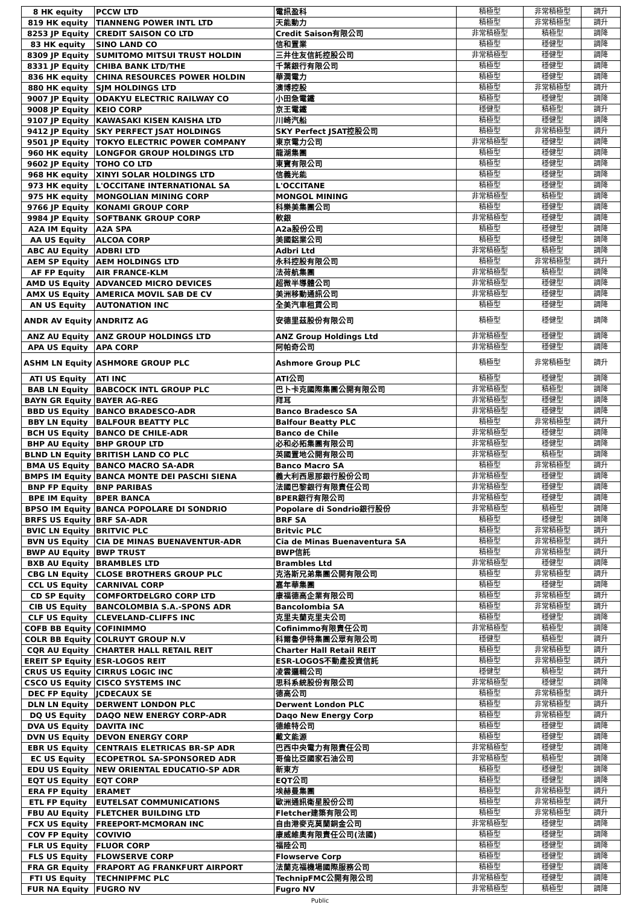| 8 HK equity | PCCW LTD | 電訊盈科 | 積極型 | 非常積極型 | 調升 |
| 819 HK equity | TIANNENG POWER INTL LTD | 天能動力 | 積極型 | 非常積極型 | 調升 |
| 8253 JP Equity | CREDIT SAISON CO LTD | Credit Saison有限公司 | 非常積極型 | 積極型 | 調降 |
| 83 HK equity | SINO LAND CO | 信和置業 | 積極型 | 穩健型 | 調降 |
| 8309 JP Equity | SUMITOMO MITSUI TRUST HOLDIN | 三井住友信託控股公司 | 非常積極型 | 穩健型 | 調降 |
| 8331 JP Equity | CHIBA BANK LTD/THE | 千葉銀行有限公司 | 積極型 | 穩健型 | 調降 |
| 836 HK equity | CHINA RESOURCES POWER HOLDIN | 華潤電力 | 積極型 | 穩健型 | 調降 |
| 880 HK equity | SJM HOLDINGS LTD | 澳博控股 | 積極型 | 非常積極型 | 調升 |
| 9007 JP Equity | ODAKYU ELECTRIC RAILWAY CO | 小田急電鐵 | 積極型 | 穩健型 | 調降 |
| 9008 JP Equity | KEIO CORP | 京王電鐵 | 穩健型 | 積極型 | 調升 |
| 9107 JP Equity | KAWASAKI KISEN KAISHA LTD | 川崎汽船 | 積極型 | 穩健型 | 調降 |
| 9412 JP Equity | SKY PERFECT JSAT HOLDINGS | SKY Perfect JSAT控股公司 | 積極型 | 非常積極型 | 調升 |
| 9501 JP Equity | TOKYO ELECTRIC POWER COMPANY | 東京電力公司 | 非常積極型 | 穩健型 | 調降 |
| 960 HK equity | LONGFOR GROUP HOLDINGS LTD | 龍湖集團 | 積極型 | 穩健型 | 調降 |
| 9602 JP Equity | TOHO CO LTD | 東寶有限公司 | 積極型 | 穩健型 | 調降 |
| 968 HK equity | XINYI SOLAR HOLDINGS LTD | 信義光能 | 積極型 | 穩健型 | 調降 |
| 973 HK equity | L'OCCITANE INTERNATIONAL SA | L'OCCITANE | 積極型 | 穩健型 | 調降 |
| 975 HK equity | MONGOLIAN MINING CORP | MONGOL MINING | 非常積極型 | 積極型 | 調降 |
| 9766 JP Equity | KONAMI GROUP CORP | 科樂美集團公司 | 積極型 | 穩健型 | 調降 |
| 9984 JP Equity | SOFTBANK GROUP CORP | 軟銀 | 非常積極型 | 穩健型 | 調降 |
| A2A IM Equity | A2A SPA | A2a股份公司 | 積極型 | 穩健型 | 調降 |
| AA US Equity | ALCOA CORP | 美國鋁業公司 | 積極型 | 穩健型 | 調降 |
| ABC AU Equity | ADBRI LTD | Adbri Ltd | 非常積極型 | 積極型 | 調降 |
| AEM SP Equity | AEM HOLDINGS LTD | 永科控股有限公司 | 積極型 | 非常積極型 | 調升 |
| AF FP Equity | AIR FRANCE-KLM | 法荷航集團 | 非常積極型 | 積極型 | 調降 |
| AMD US Equity | ADVANCED MICRO DEVICES | 超微半導體公司 | 非常積極型 | 穩健型 | 調降 |
| AMX US Equity | AMERICA MOVIL SAB DE CV | 美洲移動通訊公司 | 非常積極型 | 穩健型 | 調降 |
| AN US Equity | AUTONATION INC | 全美汽車租賃公司 | 積極型 | 穩健型 | 調降 |
| ANDR AV Equity | ANDRITZ AG | 安德里茲股份有限公司 | 積極型 | 穩健型 | 調降 |
| ANZ AU Equity | ANZ GROUP HOLDINGS LTD | ANZ Group Holdings Ltd | 非常積極型 | 穩健型 | 調降 |
| APA US Equity | APA CORP | 阿帕奇公司 | 非常積極型 | 穩健型 | 調降 |
| ASHM LN Equity | ASHMORE GROUP PLC | Ashmore Group PLC | 積極型 | 非常積極型 | 調升 |
| ATI US Equity | ATI INC | ATI公司 | 積極型 | 穩健型 | 調降 |
| BAB LN Equity | BABCOCK INTL GROUP PLC | 巴卜卡克國際集團公開有限公司 | 非常積極型 | 積極型 | 調降 |
| BAYN GR Equity | BAYER AG-REG | 拜耳 | 非常積極型 | 穩健型 | 調降 |
| BBD US Equity | BANCO BRADESCO-ADR | Banco Bradesco SA | 非常積極型 | 穩健型 | 調降 |
| BBY LN Equity | BALFOUR BEATTY PLC | Balfour Beatty PLC | 積極型 | 非常積極型 | 調升 |
| BCH US Equity | BANCO DE CHILE-ADR | Banco de Chile | 非常積極型 | 穩健型 | 調降 |
| BHP AU Equity | BHP GROUP LTD | 必和必拓集團有限公司 | 非常積極型 | 穩健型 | 調降 |
| BLND LN Equity | BRITISH LAND CO PLC | 英國置地公開有限公司 | 非常積極型 | 積極型 | 調降 |
| BMA US Equity | BANCO MACRO SA-ADR | Banco Macro SA | 積極型 | 非常積極型 | 調升 |
| BMPS IM Equity | BANCA MONTE DEI PASCHI SIENA | 義大利西恩那銀行股份公司 | 非常積極型 | 穩健型 | 調降 |
| BNP FP Equity | BNP PARIBAS | 法國巴黎銀行有限責任公司 | 非常積極型 | 穩健型 | 調降 |
| BPE IM Equity | BPER BANCA | BPER銀行有限公司 | 非常積極型 | 穩健型 | 調降 |
| BPSO IM Equity | BANCA POPOLARE DI SONDRIO | Popolare di Sondrio銀行股份 | 非常積極型 | 積極型 | 調降 |
| BRFS US Equity | BRF SA-ADR | BRF SA | 積極型 | 穩健型 | 調降 |
| BVIC LN Equity | BRITVIC PLC | Britvic PLC | 積極型 | 非常積極型 | 調升 |
| BVN US Equity | CIA DE MINAS BUENAVENTUR-ADR | Cia de Minas Buenaventura SA | 積極型 | 非常積極型 | 調升 |
| BWP AU Equity | BWP TRUST | BWP信託 | 積極型 | 非常積極型 | 調升 |
| BXB AU Equity | BRAMBLES LTD | Brambles Ltd | 非常積極型 | 穩健型 | 調降 |
| CBG LN Equity | CLOSE BROTHERS GROUP PLC | 克洛斯兄弟集團公開有限公司 | 積極型 | 非常積極型 | 調升 |
| CCL US Equity | CARNIVAL CORP | 嘉年華集團 | 積極型 | 穩健型 | 調降 |
| CD SP Equity | COMFORTDELGRO CORP LTD | 康福德高企業有限公司 | 積極型 | 非常積極型 | 調升 |
| CIB US Equity | BANCOLOMBIA S.A.-SPONS ADR | Bancolombia SA | 積極型 | 非常積極型 | 調升 |
| CLF US Equity | CLEVELAND-CLIFFS INC | 克里夫蘭克里夫公司 | 積極型 | 穩健型 | 調降 |
| COFB BB Equity | COFINIMMO | Cofinimmo有限責任公司 | 非常積極型 | 積極型 | 調降 |
| COLR BB Equity | COLRUYT GROUP N.V | 科爾魯伊特集團公眾有限公司 | 穩健型 | 積極型 | 調升 |
| CQR AU Equity | CHARTER HALL RETAIL REIT | Charter Hall Retail REIT | 積極型 | 非常積極型 | 調升 |
| EREIT SP Equity | ESR-LOGOS REIT | ESR-LOGOS不動產投資信託 | 積極型 | 非常積極型 | 調升 |
| CRUS US Equity | CIRRUS LOGIC INC | 凌雲邏輯公司 | 穩健型 | 積極型 | 調升 |
| CSCO US Equity | CISCO SYSTEMS INC | 思科系統股份有限公司 | 非常積極型 | 穩健型 | 調降 |
| DEC FP Equity | JCDECAUX SE | 德高公司 | 積極型 | 非常積極型 | 調升 |
| DLN LN Equity | DERWENT LONDON PLC | Derwent London PLC | 積極型 | 非常積極型 | 調升 |
| DQ US Equity | DAQO NEW ENERGY CORP-ADR | Daqo New Energy Corp | 積極型 | 非常積極型 | 調升 |
| DVA US Equity | DAVITA INC | 德維特公司 | 積極型 | 穩健型 | 調降 |
| DVN US Equity | DEVON ENERGY CORP | 戴文能源 | 積極型 | 穩健型 | 調降 |
| EBR US Equity | CENTRAIS ELETRICAS BR-SP ADR | 巴西中央電力有限責任公司 | 非常積極型 | 穩健型 | 調降 |
| EC US Equity | ECOPETROL SA-SPONSORED ADR | 哥倫比亞國家石油公司 | 非常積極型 | 積極型 | 調降 |
| EDU US Equity | NEW ORIENTAL EDUCATIO-SP ADR | 新東方 | 積極型 | 穩健型 | 調降 |
| EQT US Equity | EQT CORP | EQT公司 | 積極型 | 穩健型 | 調降 |
| ERA FP Equity | ERAMET | 埃赫曼集團 | 積極型 | 非常積極型 | 調升 |
| ETL FP Equity | EUTELSAT COMMUNICATIONS | 歐洲通訊衛星股份公司 | 積極型 | 非常積極型 | 調升 |
| FBU AU Equity | FLETCHER BUILDING LTD | Fletcher建築有限公司 | 積極型 | 非常積極型 | 調升 |
| FCX US Equity | FREEPORT-MCMORAN INC | 自由港麥克莫蘭銅金公司 | 非常積極型 | 穩健型 | 調降 |
| COV FP Equity | COVIVIO | 康威維奧有限責任公司(法國) | 積極型 | 穩健型 | 調降 |
| FLR US Equity | FLUOR CORP | 福陸公司 | 積極型 | 穩健型 | 調降 |
| FLS US Equity | FLOWSERVE CORP | Flowserve Corp | 積極型 | 穩健型 | 調降 |
| FRA GR Equity | FRAPORT AG FRANKFURT AIRPORT | 法蘭克福機場國際服務公司 | 積極型 | 穩健型 | 調降 |
| FTI US Equity | TECHNIPFMC PLC | TechnipFMC公開有限公司 | 非常積極型 | 穩健型 | 調降 |
| FUR NA Equity | FUGRO NV | Fugro NV | 非常積極型 | 積極型 | 調降 |
Public